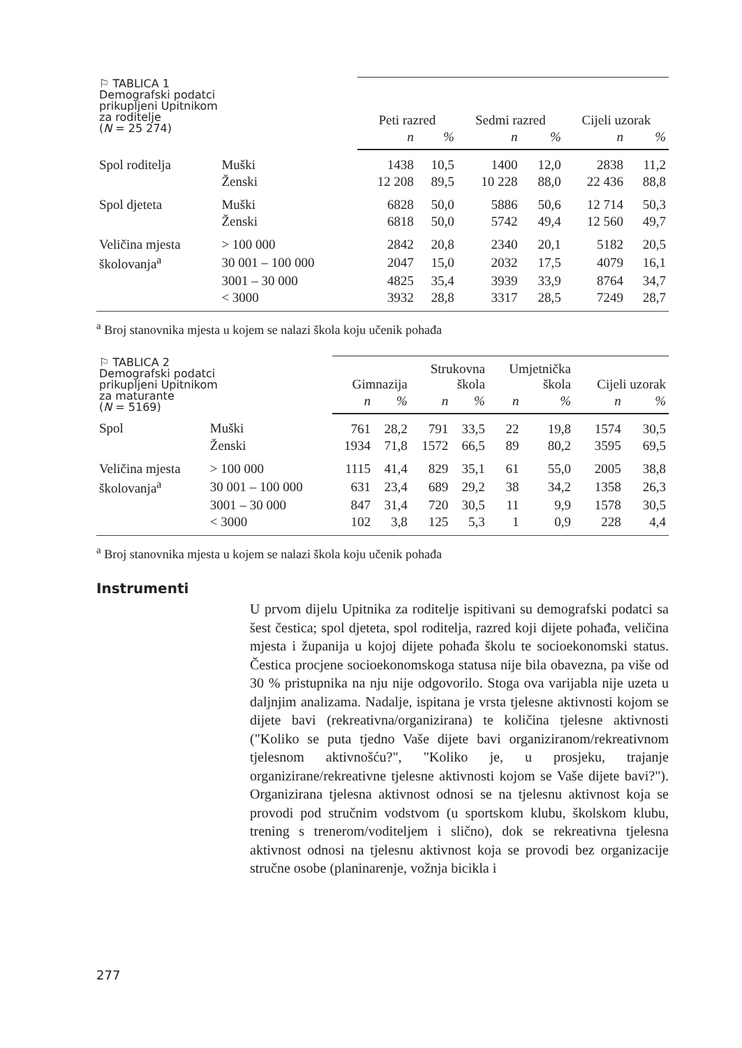| ⚐ TABLICA 1 Demografski podatci prikupljeni Upitnikom za roditelje ( N = 25 274) | | Peti razred | | Sedmi razred | | Cijeli uzorak | |
| --- | --- | --- | --- | --- | --- | --- | --- |
| | | n | % | n | % | n | % |
| Spol roditelja | Muški | 1438 | 10,5 | 1400 | 12,0 | 2838 | 11,2 |
| | Ženski | 12 208 | 89,5 | 10 228 | 88,0 | 22 436 | 88,8 |
| Spol djeteta | Muški | 6828 | 50,0 | 5886 | 50,6 | 12 714 | 50,3 |
| | Ženski | 6818 | 50,0 | 5742 | 49,4 | 12 560 | 49,7 |
| Veličina mjesta | > 100 000 | 2842 | 20,8 | 2340 | 20,1 | 5182 | 20,5 |
| školovanja<sup>a</sup> | 30 001 – 100 000 | 2047 | 15,0 | 2032 | 17,5 | 4079 | 16,1 |
| | 3001 – 30 000 | 4825 | 35,4 | 3939 | 33,9 | 8764 | 34,7 |
| | < 3000 | 3932 | 28,8 | 3317 | 28,5 | 7249 | 28,7 |
<sup>a</sup> Broj stanovnika mjesta u kojem se nalazi škola koju učenik pohađa
| ⚐ TABLICA 2 Demografski podatci prikupljeni Upitnikom za maturante ( N = 5169) | | Gimnazija | | Strukovna škola | | Umjetnička škola | | Cijeli uzorak | |
| --- | --- | --- | --- | --- | --- | --- | --- | --- | --- |
| | | n | % | n | % | n | % | n | % |
| Spol | Muški | 761 | 28,2 | 791 | 33,5 | 22 | 19,8 | 1574 | 30,5 |
| | Ženski | 1934 | 71,8 | 1572 | 66,5 | 89 | 80,2 | 3595 | 69,5 |
| Veličina mjesta | > 100 000 | 1115 | 41,4 | 829 | 35,1 | 61 | 55,0 | 2005 | 38,8 |
| školovanja<sup>a</sup> | 30 001 – 100 000 | 631 | 23,4 | 689 | 29,2 | 38 | 34,2 | 1358 | 26,3 |
| | 3001 – 30 000 | 847 | 31,4 | 720 | 30,5 | 11 | 9,9 | 1578 | 30,5 |
| | < 3000 | 102 | 3,8 | 125 | 5,3 | 1 | 0,9 | 228 | 4,4 |
<sup>a</sup> Broj stanovnika mjesta u kojem se nalazi škola koju učenik pohađa
Instrumenti
U prvom dijelu Upitnika za roditelje ispitivani su demografski podatci sa šest čestica; spol djeteta, spol roditelja, razred koji dijete pohađa, veličina mjesta i županija u kojoj dijete pohađa školu te socioekonomski status. Čestica procjene socioekonomskoga statusa nije bila obavezna, pa više od 30 % pristupnika na nju nije odgovorilo. Stoga ova varijabla nije uzeta u daljnjim analizama. Nadalje, ispitana je vrsta tjelesne aktivnosti kojom se dijete bavi (rekreativna/organizirana) te količina tjelesne aktivnosti ("Koliko se puta tjedno Vaše dijete bavi organiziranom/rekreativnom tjelesnom aktivnošću?", "Koliko je, u prosjeku, trajanje organizirane/rekreativne tjelesne aktivnosti kojom se Vaše dijete bavi?"). Organizirana tjelesna aktivnost odnosi se na tjelesnu aktivnost koja se provodi pod stručnim vodstvom (u sportskom klubu, školskom klubu, trening s trenerom/voditeljem i slično), dok se rekreativna tjelesna aktivnost odnosi na tjelesnu aktivnost koja se provodi bez organizacije stručne osobe (planinarenje, vožnja bicikla i
277